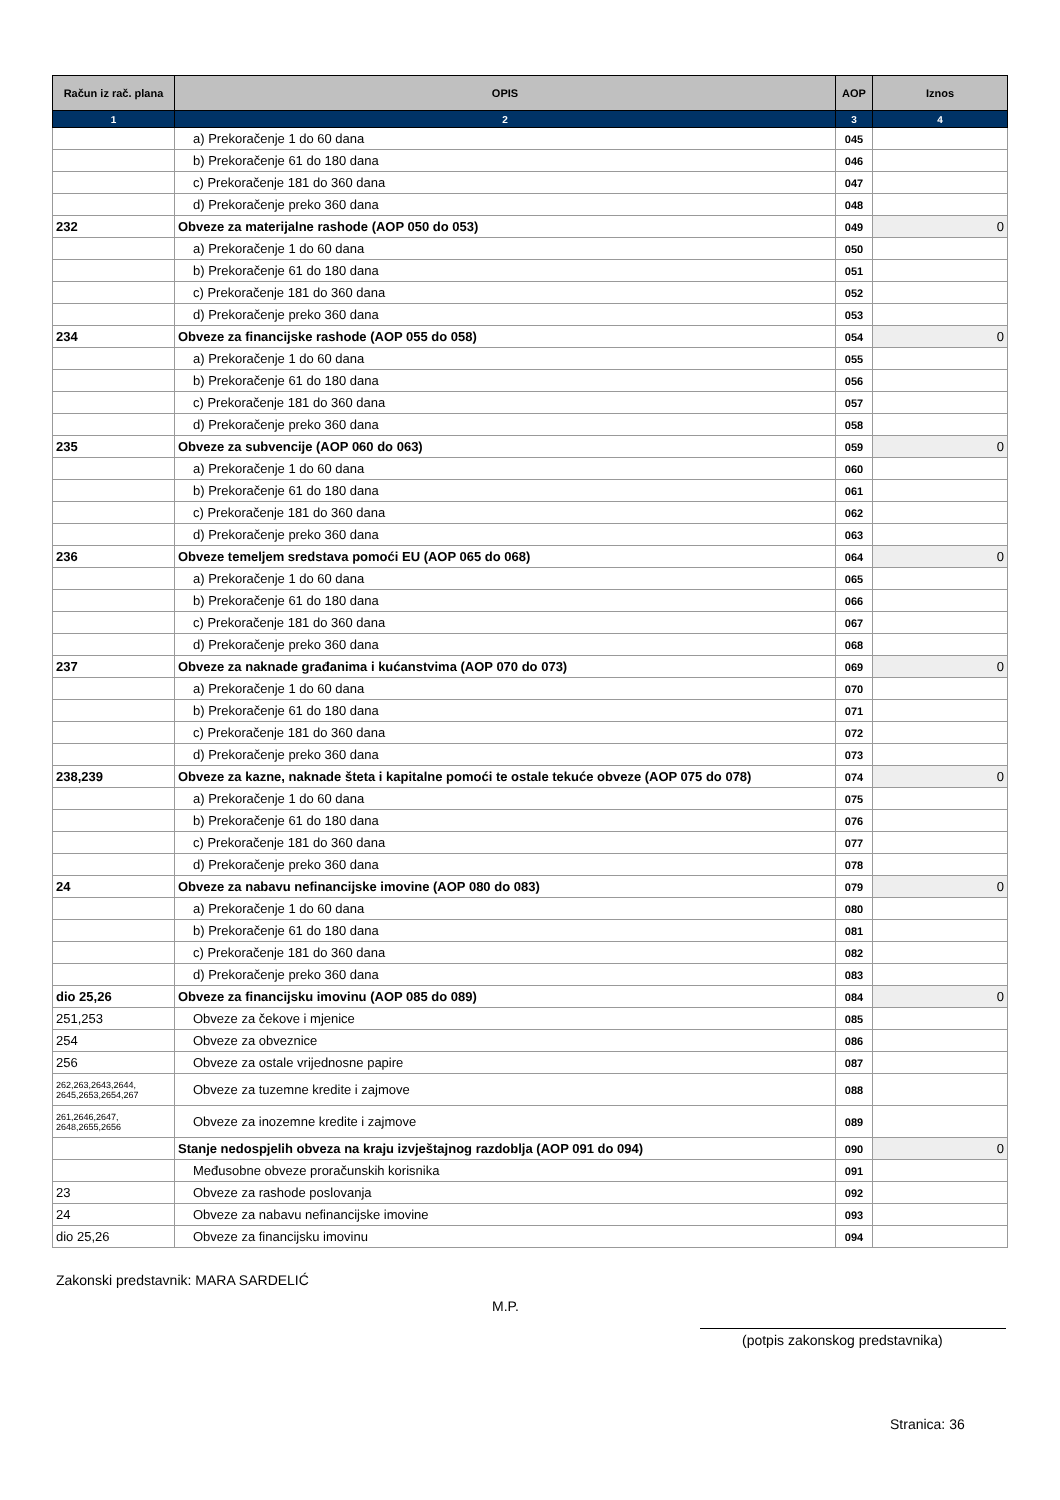| Račun iz rač. plana | OPIS | AOP | Iznos |
| --- | --- | --- | --- |
| 1 | 2 | 3 | 4 |
| | a) Prekoračenje 1 do 60 dana | 045 | |
| | b) Prekoračenje 61 do 180 dana | 046 | |
| | c) Prekoračenje 181 do 360 dana | 047 | |
| | d) Prekoračenje preko 360 dana | 048 | |
| 232 | Obveze za materijalne rashode (AOP 050 do 053) | 049 | 0 |
| | a) Prekoračenje 1 do 60 dana | 050 | |
| | b) Prekoračenje 61 do 180 dana | 051 | |
| | c) Prekoračenje 181 do 360 dana | 052 | |
| | d) Prekoračenje preko 360 dana | 053 | |
| 234 | Obveze za financijske rashode (AOP 055 do 058) | 054 | 0 |
| | a) Prekoračenje 1 do 60 dana | 055 | |
| | b) Prekoračenje 61 do 180 dana | 056 | |
| | c) Prekoračenje 181 do 360 dana | 057 | |
| | d) Prekoračenje preko 360 dana | 058 | |
| 235 | Obveze za subvencije (AOP 060 do 063) | 059 | 0 |
| | a) Prekoračenje 1 do 60 dana | 060 | |
| | b) Prekoračenje 61 do 180 dana | 061 | |
| | c) Prekoračenje 181 do 360 dana | 062 | |
| | d) Prekoračenje preko 360 dana | 063 | |
| 236 | Obveze temeljem sredstava pomoći EU (AOP 065 do 068) | 064 | 0 |
| | a) Prekoračenje 1 do 60 dana | 065 | |
| | b) Prekoračenje 61 do 180 dana | 066 | |
| | c) Prekoračenje 181 do 360 dana | 067 | |
| | d) Prekoračenje preko 360 dana | 068 | |
| 237 | Obveze za naknade građanima i kućanstvima (AOP 070 do 073) | 069 | 0 |
| | a) Prekoračenje 1 do 60 dana | 070 | |
| | b) Prekoračenje 61 do 180 dana | 071 | |
| | c) Prekoračenje 181 do 360 dana | 072 | |
| | d) Prekoračenje preko 360 dana | 073 | |
| 238,239 | Obveze za kazne, naknade šteta i kapitalne pomoći te ostale tekuće obveze (AOP 075 do 078) | 074 | 0 |
| | a) Prekoračenje 1 do 60 dana | 075 | |
| | b) Prekoračenje 61 do 180 dana | 076 | |
| | c) Prekoračenje 181 do 360 dana | 077 | |
| | d) Prekoračenje preko 360 dana | 078 | |
| 24 | Obveze za nabavu nefinancijske imovine (AOP 080 do 083) | 079 | 0 |
| | a) Prekoračenje 1 do 60 dana | 080 | |
| | b) Prekoračenje 61 do 180 dana | 081 | |
| | c) Prekoračenje 181 do 360 dana | 082 | |
| | d) Prekoračenje preko 360 dana | 083 | |
| dio 25,26 | Obveze za financijsku imovinu (AOP 085 do 089) | 084 | 0 |
| 251,253 | Obveze za čekove i mjenice | 085 | |
| 254 | Obveze za obveznice | 086 | |
| 256 | Obveze za ostale vrijednosne papire | 087 | |
| 262,263,2643,2644, 2645,2653,2654,267 | Obveze za tuzemne kredite i zajmove | 088 | |
| 261,2646,2647, 2648,2655,2656 | Obveze za inozemne kredite i zajmove | 089 | |
| | Stanje nedospjelih obveza na kraju izvještajnog razdoblja (AOP 091 do 094) | 090 | 0 |
| | Međusobne obveze proračunskih korisnika | 091 | |
| 23 | Obveze za rashode poslovanja | 092 | |
| 24 | Obveze za nabavu nefinancijske imovine | 093 | |
| dio 25,26 | Obveze za financijsku imovinu | 094 | |
Zakonski predstavnik: MARA SARDELIĆ
M.P.
(potpis zakonskog predstavnika)
Stranica: 36